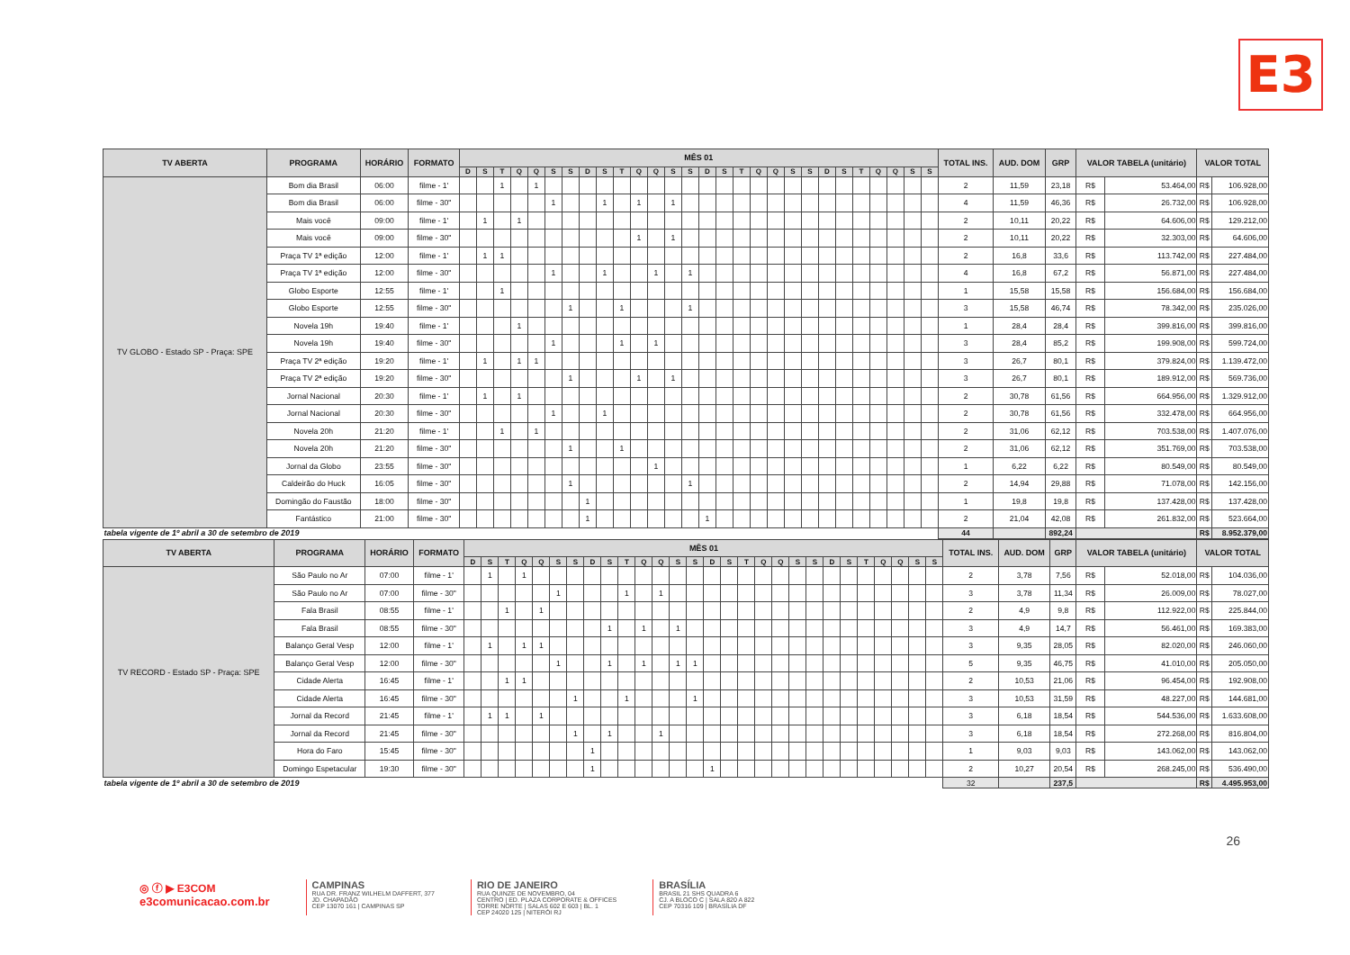E3
| TV ABERTA | PROGRAMA | HORÁRIO | FORMATO | MÊS 01 | | | | | | | | | | | | | | | | | | | | | | | | | | | | TOTAL INS. | AUD. DOM | GRP | VALOR TABELA (unitário) | | VALOR TOTAL | |
| --- | --- | --- | --- | --- | --- | --- | --- | --- | --- | --- | --- | --- | --- | --- | --- | --- | --- | --- | --- | --- | --- | --- | --- | --- | --- | --- | --- | --- | --- | --- | --- | --- | --- | --- | --- | --- | --- | --- |
| | | | | D | S | T | Q | Q | S | S | D | S | T | Q | Q | S | S | D | S | T | Q | Q | S | S | D | S | T | Q | Q | S | S | | | | | | | |
| TV GLOBO - Estado SP - Praça: SPE | Bom dia Brasil | 06:00 | filme - 1' | | | 1 | | 1 | | | | | | | | | | | | | | | | | | | | | | | | 2 | 11,59 | 23,18 | R$ | 53.464,00 | R$ | 106.928,00 |
| | Bom dia Brasil | 06:00 | filme - 30" | | | | | | 1 | | | 1 | | 1 | | 1 | | | | | | | | | | | | | | | | 4 | 11,59 | 46,36 | R$ | 26.732,00 | R$ | 106.928,00 |
| | Mais você | 09:00 | filme - 1' | | 1 | | 1 | | | | | | | | | | | | | | | | | | | | | | | | | 2 | 10,11 | 20,22 | R$ | 64.606,00 | R$ | 129.212,00 |
| | Mais você | 09:00 | filme - 30" | | | | | | | | | | | 1 | | 1 | | | | | | | | | | | | | | | | 2 | 10,11 | 20,22 | R$ | 32.303,00 | R$ | 64.606,00 |
| | Praça TV 1ª edição | 12:00 | filme - 1' | | 1 | 1 | | | | | | | | | | | | | | | | | | | | | | | | | | 2 | 16,8 | 33,6 | R$ | 113.742,00 | R$ | 227.484,00 |
| | Praça TV 1ª edição | 12:00 | filme - 30" | | | | | | 1 | | | 1 | | | 1 | | 1 | | | | | | | | | | | | | | | 4 | 16,8 | 67,2 | R$ | 56.871,00 | R$ | 227.484,00 |
| | Globo Esporte | 12:55 | filme - 1' | | | 1 | | | | | | | | | | | | | | | | | | | | | | | | | | 1 | 15,58 | 15,58 | R$ | 156.684,00 | R$ | 156.684,00 |
| | Globo Esporte | 12:55 | filme - 30" | | | | | | | 1 | | | 1 | | | | 1 | | | | | | | | | | | | | | | 3 | 15,58 | 46,74 | R$ | 78.342,00 | R$ | 235.026,00 |
| | Novela 19h | 19:40 | filme - 1' | | | | 1 | | | | | | | | | | | | | | | | | | | | | | | | | 1 | 28,4 | 28,4 | R$ | 399.816,00 | R$ | 399.816,00 |
| | Novela 19h | 19:40 | filme - 30" | | | | | | 1 | | | | 1 | | 1 | | | | | | | | | | | | | | | | | 3 | 28,4 | 85,2 | R$ | 199.908,00 | R$ | 599.724,00 |
| | Praça TV 2ª edição | 19:20 | filme - 1' | | 1 | | 1 | 1 | | | | | | | | | | | | | | | | | | | | | | | | 3 | 26,7 | 80,1 | R$ | 379.824,00 | R$ | 1.139.472,00 |
| | Praça TV 2ª edição | 19:20 | filme - 30" | | | | | | | 1 | | | | 1 | | 1 | | | | | | | | | | | | | | | | 3 | 26,7 | 80,1 | R$ | 189.912,00 | R$ | 569.736,00 |
| | Jornal Nacional | 20:30 | filme - 1' | | 1 | | 1 | | | | | | | | | | | | | | | | | | | | | | | | | 2 | 30,78 | 61,56 | R$ | 664.956,00 | R$ | 1.329.912,00 |
| | Jornal Nacional | 20:30 | filme - 30" | | | | | | 1 | | | 1 | | | | | | | | | | | | | | | | | | | | 2 | 30,78 | 61,56 | R$ | 332.478,00 | R$ | 664.956,00 |
| | Novela 20h | 21:20 | filme - 1' | | | 1 | | 1 | | | | | | | | | | | | | | | | | | | | | | | | 2 | 31,06 | 62,12 | R$ | 703.538,00 | R$ | 1.407.076,00 |
| | Novela 20h | 21:20 | filme - 30" | | | | | | | 1 | | | 1 | | | | | | | | | | | | | | | | | | | 2 | 31,06 | 62,12 | R$ | 351.769,00 | R$ | 703.538,00 |
| | Jornal da Globo | 23:55 | filme - 30" | | | | | | | | | | | | 1 | | | | | | | | | | | | | | | | | 1 | 6,22 | 6,22 | R$ | 80.549,00 | R$ | 80.549,00 |
| | Caldeirão do Huck | 16:05 | filme - 30" | | | | | | | 1 | | | | | | | 1 | | | | | | | | | | | | | | | 2 | 14,94 | 29,88 | R$ | 71.078,00 | R$ | 142.156,00 |
| | Domingão do Faustão | 18:00 | filme - 30" | | | | | | | | 1 | | | | | | | | | | | | | | | | | | | | | 1 | 19,8 | 19,8 | R$ | 137.428,00 | R$ | 137.428,00 |
| | Fantástico | 21:00 | filme - 30" | | | | | | | | 1 | | | | | | | 1 | | | | | | | | | | | | | | 2 | 21,04 | 42,08 | R$ | 261.832,00 | R$ | 523.664,00 |
| tabela vigente de 1º abril a 30 de setembro de 2019 | | | | | | | | | | | | | | | | | | | | | | | | | | | | | | | | 44 | | 892,24 | | | R$ | 8.952.379,00 |
| TV ABERTA | PROGRAMA | HORÁRIO | FORMATO | MÊS 01 | | | | | | | | | | | | | | | | | | | | | | | | | | | | TOTAL INS. | AUD. DOM | GRP | VALOR TABELA (unitário) | | VALOR TOTAL | |
| --- | --- | --- | --- | --- | --- | --- | --- | --- | --- | --- | --- | --- | --- | --- | --- | --- | --- | --- | --- | --- | --- | --- | --- | --- | --- | --- | --- | --- | --- | --- | --- | --- | --- | --- | --- | --- | --- | --- |
| | | | | D | S | T | Q | Q | S | S | D | S | T | Q | Q | S | S | D | S | T | Q | Q | S | S | D | S | T | Q | Q | S | S | | | | | | | |
| TV RECORD - Estado SP - Praça: SPE | São Paulo no Ar | 07:00 | filme - 1' | | 1 | | 1 | | | | | | | | | | | | | | | | | | | | | | | | | 2 | 3,78 | 7,56 | R$ | 52.018,00 | R$ | 104.036,00 |
| | São Paulo no Ar | 07:00 | filme - 30" | | | | | | 1 | | | | 1 | | 1 | | | | | | | | | | | | | | | | | 3 | 3,78 | 11,34 | R$ | 26.009,00 | R$ | 78.027,00 |
| | Fala Brasil | 08:55 | filme - 1' | | | 1 | | 1 | | | | | | | | | | | | | | | | | | | | | | | | 2 | 4,9 | 9,8 | R$ | 112.922,00 | R$ | 225.844,00 |
| | Fala Brasil | 08:55 | filme - 30" | | | | | | | | | 1 | | 1 | | 1 | | | | | | | | | | | | | | | | 3 | 4,9 | 14,7 | R$ | 56.461,00 | R$ | 169.383,00 |
| | Balanço Geral Vesp | 12:00 | filme - 1' | | 1 | | 1 | 1 | | | | | | | | | | | | | | | | | | | | | | | | 3 | 9,35 | 28,05 | R$ | 82.020,00 | R$ | 246.060,00 |
| | Balanço Geral Vesp | 12:00 | filme - 30" | | | | | | 1 | | | 1 | | 1 | | 1 | 1 | | | | | | | | | | | | | | | 5 | 9,35 | 46,75 | R$ | 41.010,00 | R$ | 205.050,00 |
| | Cidade Alerta | 16:45 | filme - 1' | | | 1 | 1 | | | | | | | | | | | | | | | | | | | | | | | | | 2 | 10,53 | 21,06 | R$ | 96.454,00 | R$ | 192.908,00 |
| | Cidade Alerta | 16:45 | filme - 30" | | | | | | | 1 | | | 1 | | | | 1 | | | | | | | | | | | | | | | 3 | 10,53 | 31,59 | R$ | 48.227,00 | R$ | 144.681,00 |
| | Jornal da Record | 21:45 | filme - 1' | | 1 | 1 | | 1 | | | | | | | | | | | | | | | | | | | | | | | | 3 | 6,18 | 18,54 | R$ | 544.536,00 | R$ | 1.633.608,00 |
| | Jornal da Record | 21:45 | filme - 30" | | | | | | | 1 | | 1 | | | 1 | | | | | | | | | | | | | | | | | 3 | 6,18 | 18,54 | R$ | 272.268,00 | R$ | 816.804,00 |
| | Hora do Faro | 15:45 | filme - 30" | | | | | | | | 1 | | | | | | | | | | | | | | | | | | | | | 1 | 9,03 | 9,03 | R$ | 143.062,00 | R$ | 143.062,00 |
| | Domingo Espetacular | 19:30 | filme - 30" | | | | | | | | 1 | | | | | | | 1 | | | | | | | | | | | | | | 2 | 10,27 | 20,54 | R$ | 268.245,00 | R$ | 536.490,00 |
| tabela vigente de 1º abril a 30 de setembro de 2019 | | | | | | | | | | | | | | | | | | | | | | | | | | | | | | | | 32 | | 237,5 | | | R$ | 4.495.953,00 |
26
◎ ⓕ ▶ E3COM
e3comunicacao.com.br
CAMPINAS
RUA DR. FRANZ WILHELM DAFFERT, 377
JD. CHAPADÃO
CEP 13070 161 | CAMPINAS SP
RIO DE JANEIRO
RUA QUINZE DE NOVEMBRO, 04
CENTRO | ED. PLAZA CORPORATE & OFFICES
TORRE NORTE | SALAS 602 E 603 | BL. 1
CEP 24020 125 | NITERÓI RJ
BRASÍLIA
BRASIL 21 SHS QUADRA 6
CJ. A BLOCO C | SALA 820 A 822
CEP 70316 109 | BRASÍLIA DF